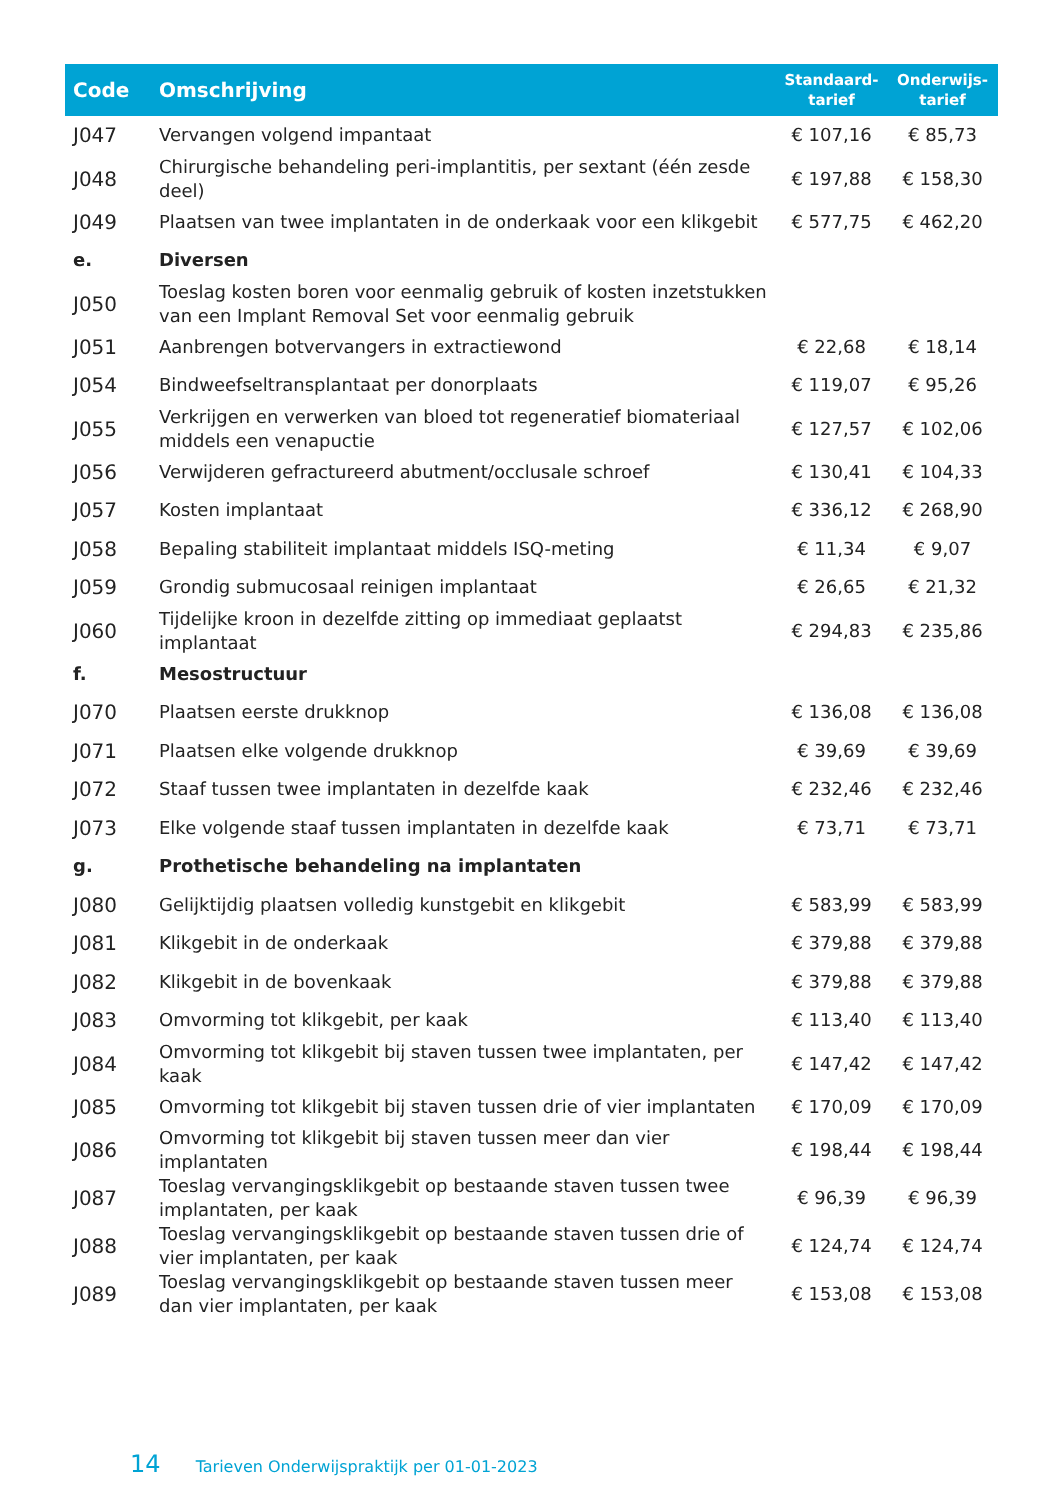| Code | Omschrijving | Standaard- tarief | Onderwijs- tarief |
| --- | --- | --- | --- |
| J047 | Vervangen volgend impantaat | € 107,16 | € 85,73 |
| J048 | Chirurgische behandeling peri-implantitis, per sextant (één zesde deel) | € 197,88 | € 158,30 |
| J049 | Plaatsen van twee implantaten in de onderkaak voor een klikgebit | € 577,75 | € 462,20 |
| e. | Diversen | | |
| J050 | Toeslag kosten boren voor eenmalig gebruik of kosten inzetstukken van een Implant Removal Set voor eenmalig gebruik | | |
| J051 | Aanbrengen botvervangers in extractiewond | € 22,68 | € 18,14 |
| J054 | Bindweefseltransplantaat per donorplaats | € 119,07 | € 95,26 |
| J055 | Verkrijgen en verwerken van bloed tot regeneratief biomateriaal middels een venapuctie | € 127,57 | € 102,06 |
| J056 | Verwijderen gefractureerd abutment/occlusale schroef | € 130,41 | € 104,33 |
| J057 | Kosten implantaat | € 336,12 | € 268,90 |
| J058 | Bepaling stabiliteit implantaat middels ISQ-meting | € 11,34 | € 9,07 |
| J059 | Grondig submucosaal reinigen implantaat | € 26,65 | € 21,32 |
| J060 | Tijdelijke kroon in dezelfde zitting op immediaat geplaatst implantaat | € 294,83 | € 235,86 |
| f. | Mesostructuur | | |
| J070 | Plaatsen eerste drukknop | € 136,08 | € 136,08 |
| J071 | Plaatsen elke volgende drukknop | € 39,69 | € 39,69 |
| J072 | Staaf tussen twee implantaten in dezelfde kaak | € 232,46 | € 232,46 |
| J073 | Elke volgende staaf tussen implantaten in dezelfde kaak | € 73,71 | € 73,71 |
| g. | Prothetische behandeling na implantaten | | |
| J080 | Gelijktijdig plaatsen volledig kunstgebit en klikgebit | € 583,99 | € 583,99 |
| J081 | Klikgebit in de onderkaak | € 379,88 | € 379,88 |
| J082 | Klikgebit in de bovenkaak | € 379,88 | € 379,88 |
| J083 | Omvorming tot klikgebit, per kaak | € 113,40 | € 113,40 |
| J084 | Omvorming tot klikgebit bij staven tussen twee implantaten, per kaak | € 147,42 | € 147,42 |
| J085 | Omvorming tot klikgebit bij staven tussen drie of vier implantaten | € 170,09 | € 170,09 |
| J086 | Omvorming tot klikgebit bij staven tussen meer dan vier implantaten | € 198,44 | € 198,44 |
| J087 | Toeslag vervangingsklikgebit op bestaande staven tussen twee implantaten, per kaak | € 96,39 | € 96,39 |
| J088 | Toeslag vervangingsklikgebit op bestaande staven tussen drie of vier implantaten, per kaak | € 124,74 | € 124,74 |
| J089 | Toeslag vervangingsklikgebit op bestaande staven tussen meer dan vier implantaten, per kaak | € 153,08 | € 153,08 |
14 Tarieven Onderwijspraktijk per 01-01-2023